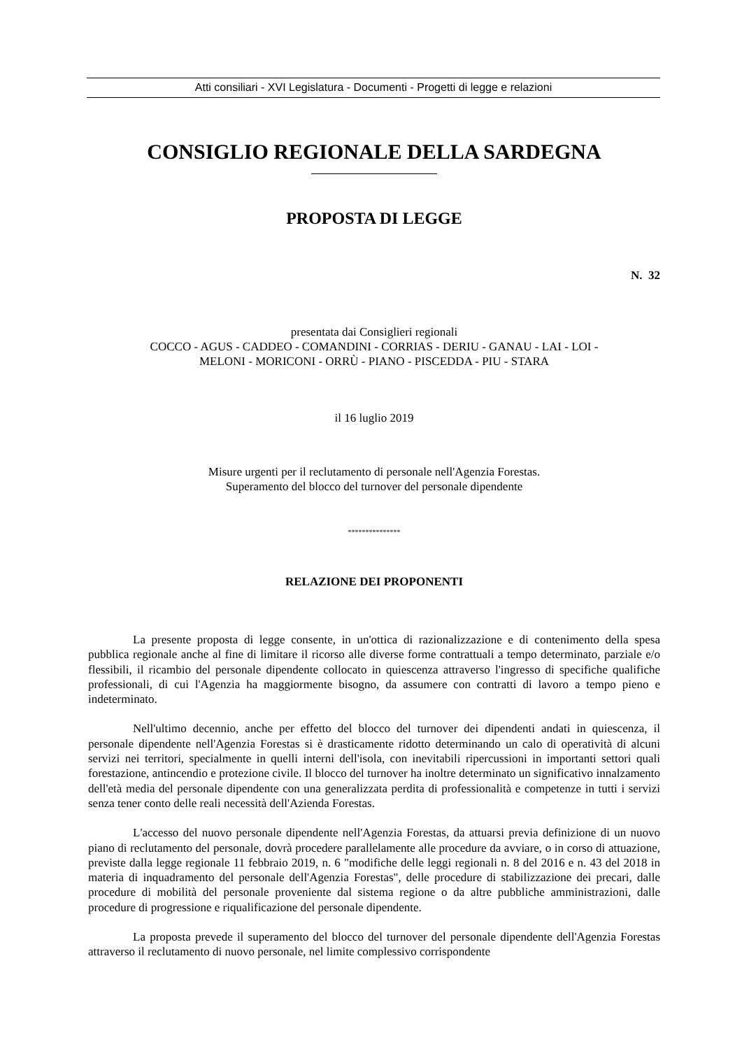Atti consiliari - XVI Legislatura - Documenti - Progetti di legge e relazioni
CONSIGLIO REGIONALE DELLA SARDEGNA
PROPOSTA DI LEGGE
N. 32
presentata dai Consiglieri regionali
COCCO - AGUS - CADDEO - COMANDINI - CORRIAS - DERIU - GANAU - LAI - LOI -
MELONI - MORICONI - ORRÙ - PIANO - PISCEDDA - PIU - STARA
il 16 luglio 2019
Misure urgenti per il reclutamento di personale nell'Agenzia Forestas.
Superamento del blocco del turnover del personale dipendente
***************
RELAZIONE DEI PROPONENTI
La presente proposta di legge consente, in un'ottica di razionalizzazione e di contenimento della spesa pubblica regionale anche al fine di limitare il ricorso alle diverse forme contrattuali a tempo determinato, parziale e/o flessibili, il ricambio del personale dipendente collocato in quiescenza attraverso l'ingresso di specifiche qualifiche professionali, di cui l'Agenzia ha maggiormente bisogno, da assumere con contratti di lavoro a tempo pieno e indeterminato.
Nell'ultimo decennio, anche per effetto del blocco del turnover dei dipendenti andati in quiescenza, il personale dipendente nell'Agenzia Forestas si è drasticamente ridotto determinando un calo di operatività di alcuni servizi nei territori, specialmente in quelli interni dell'isola, con inevitabili ripercussioni in importanti settori quali forestazione, antincendio e protezione civile. Il blocco del turnover ha inoltre determinato un significativo innalzamento dell'età media del personale dipendente con una generalizzata perdita di professionalità e competenze in tutti i servizi senza tener conto delle reali necessità dell'Azienda Forestas.
L'accesso del nuovo personale dipendente nell'Agenzia Forestas, da attuarsi previa definizione di un nuovo piano di reclutamento del personale, dovrà procedere parallelamente alle procedure da avviare, o in corso di attuazione, previste dalla legge regionale 11 febbraio 2019, n. 6 "modifiche delle leggi regionali n. 8 del 2016 e n. 43 del 2018 in materia di inquadramento del personale dell'Agenzia Forestas", delle procedure di stabilizzazione dei precari, dalle procedure di mobilità del personale proveniente dal sistema regione o da altre pubbliche amministrazioni, dalle procedure di progressione e riqualificazione del personale dipendente.
La proposta prevede il superamento del blocco del turnover del personale dipendente dell'Agenzia Forestas attraverso il reclutamento di nuovo personale, nel limite complessivo corrispondente